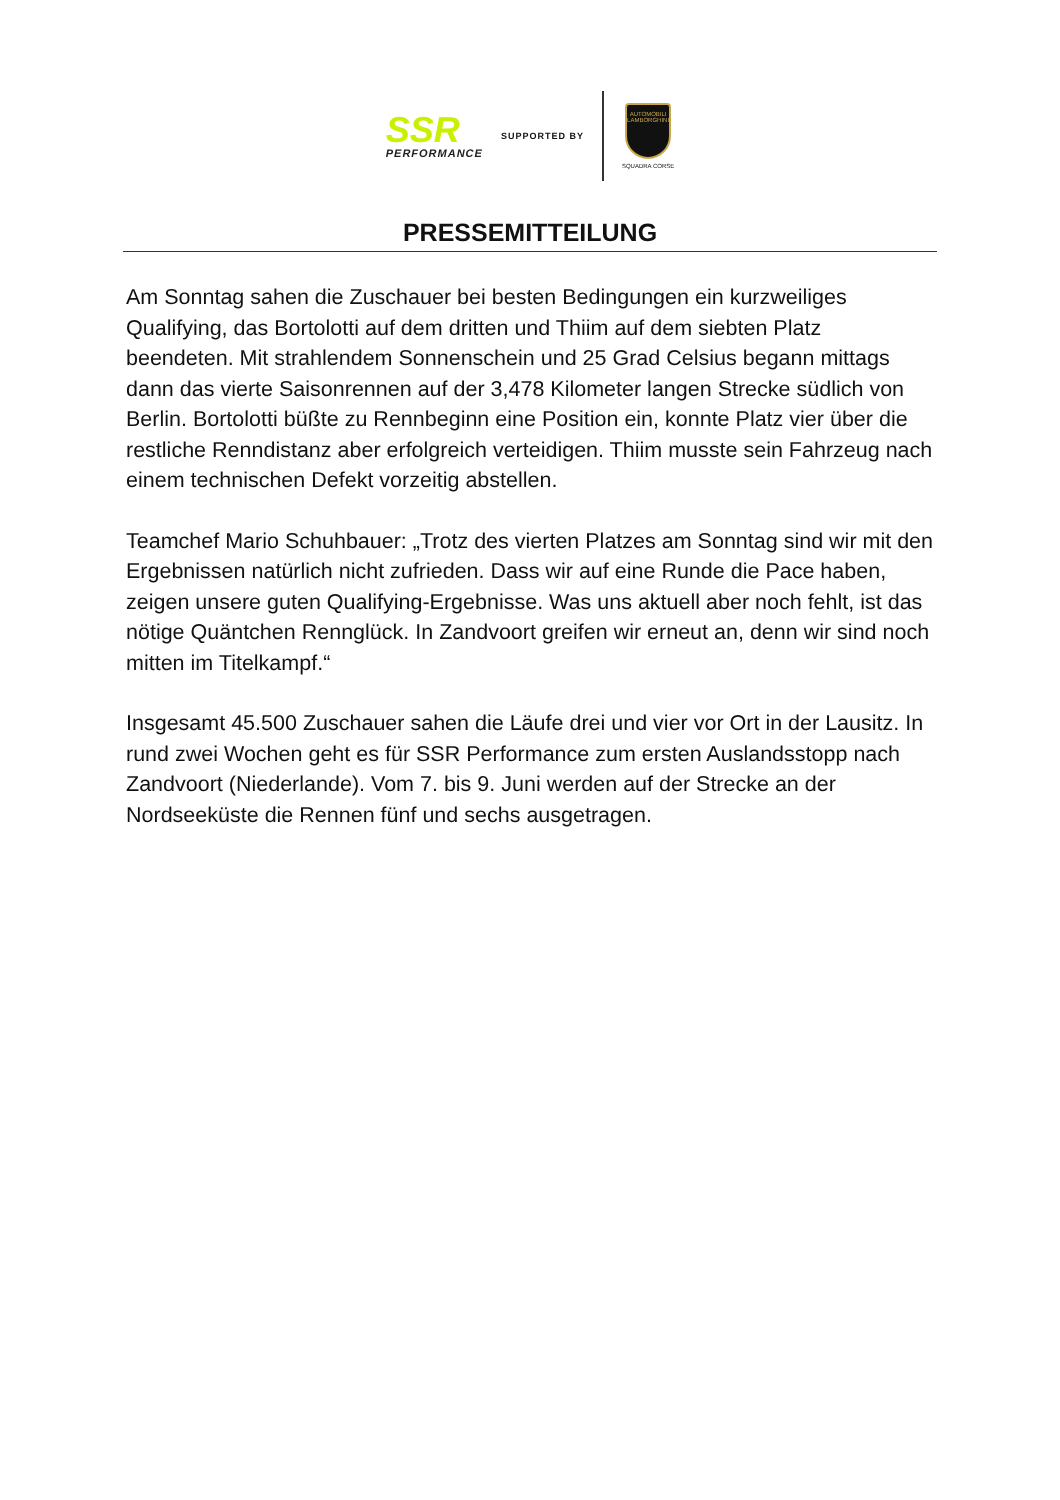SSR
PERFORMANCE
SUPPORTED BY
AUTOMOBILI LAMBORGHINI
SQUADRA CORSE
PRESSEMITTEILUNG
Am Sonntag sahen die Zuschauer bei besten Bedingungen ein kurzweiliges Qualifying, das Bortolotti auf dem dritten und Thiim auf dem siebten Platz beendeten. Mit strahlendem Sonnenschein und 25 Grad Celsius begann mittags dann das vierte Saisonrennen auf der 3,478 Kilometer langen Strecke südlich von Berlin. Bortolotti büßte zu Rennbeginn eine Position ein, konnte Platz vier über die restliche Renndistanz aber erfolgreich verteidigen. Thiim musste sein Fahrzeug nach einem technischen Defekt vorzeitig abstellen.
Teamchef Mario Schuhbauer: „Trotz des vierten Platzes am Sonntag sind wir mit den Ergebnissen natürlich nicht zufrieden. Dass wir auf eine Runde die Pace haben, zeigen unsere guten Qualifying-Ergebnisse. Was uns aktuell aber noch fehlt, ist das nötige Quäntchen Rennglück. In Zandvoort greifen wir erneut an, denn wir sind noch mitten im Titelkampf.“
Insgesamt 45.500 Zuschauer sahen die Läufe drei und vier vor Ort in der Lausitz. In rund zwei Wochen geht es für SSR Performance zum ersten Auslandsstopp nach Zandvoort (Niederlande). Vom 7. bis 9. Juni werden auf der Strecke an der Nordseeküste die Rennen fünf und sechs ausgetragen.